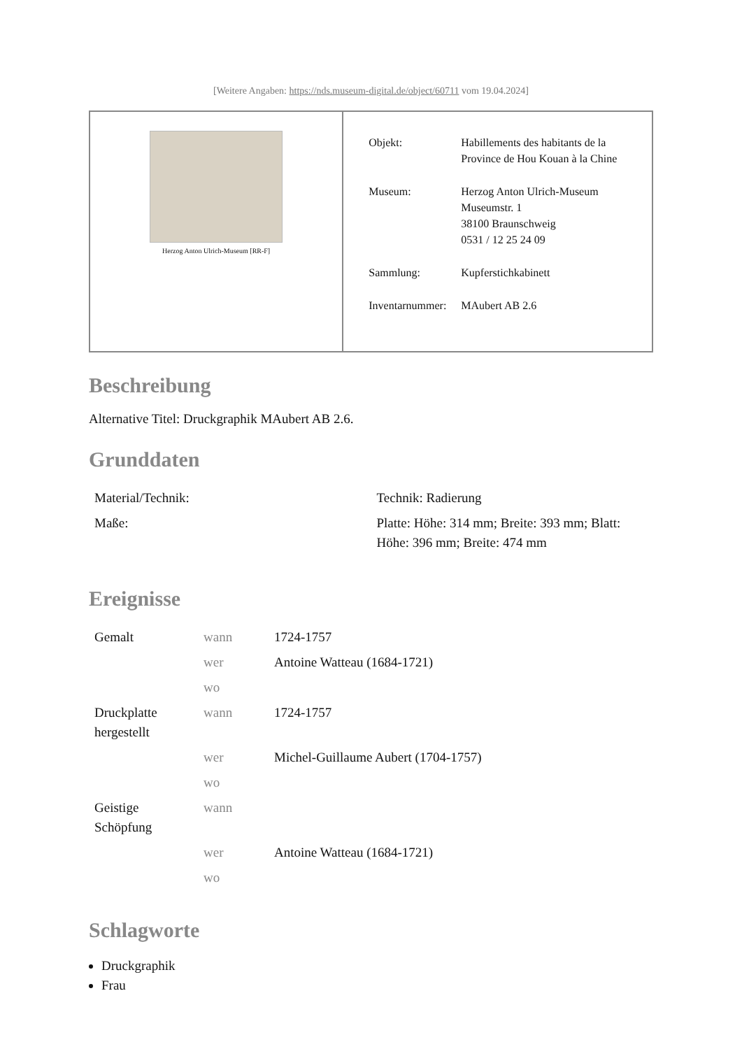[Weitere Angaben: https://nds.museum-digital.de/object/60711 vom 19.04.2024]
| Herzog Anton Ulrich-Museum [RR-F] | / Objekt: / Habillements des habitants de la Province de Hou Kouan à la Chine / / Museum: / Herzog Anton Ulrich-Museum Museumstr. 1 38100 Braunschweig 0531 / 12 25 24 09 / / Sammlung: / Kupferstichkabinett / / Inventarnummer: / MAubert AB 2.6 / |
Beschreibung
Alternative Titel: Druckgraphik MAubert AB 2.6.
Grunddaten
| Material/Technik: | Technik: Radierung |
| Maße: | Platte: Höhe: 314 mm; Breite: 393 mm; Blatt: Höhe: 396 mm; Breite: 474 mm |
Ereignisse
| Gemalt | wann | 1724-1757 |
| | wer | Antoine Watteau (1684-1721) |
| | wo | |
| Druckplatte hergestellt | wann | 1724-1757 |
| | wer | Michel-Guillaume Aubert (1704-1757) |
| | wo | |
| Geistige Schöpfung | wann | |
| | wer | Antoine Watteau (1684-1721) |
| | wo | |
Schlagworte
Druckgraphik
Frau